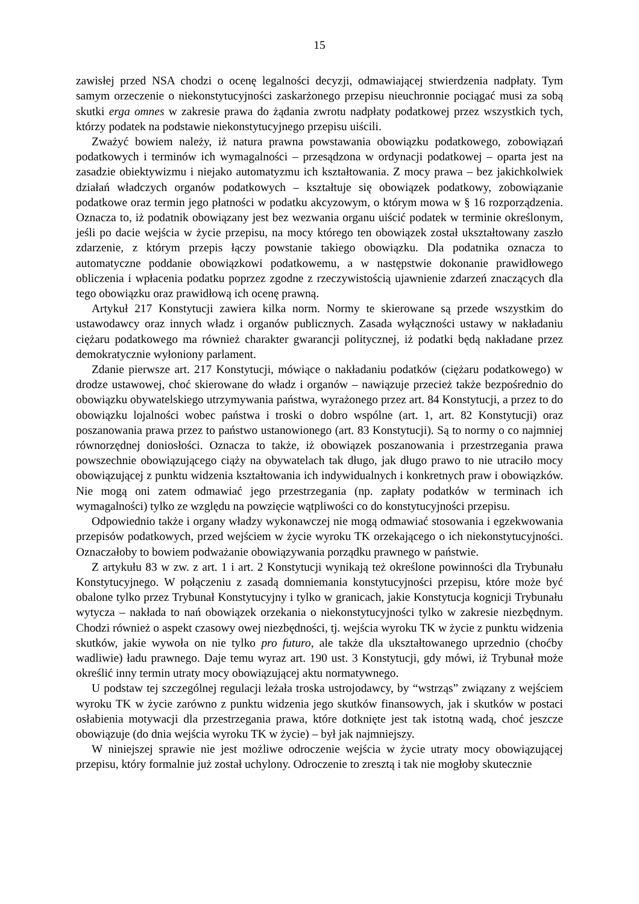15
zawisłej przed NSA chodzi o ocenę legalności decyzji, odmawiającej stwierdzenia nadpłaty. Tym samym orzeczenie o niekonstytucyjności zaskarżonego przepisu nieuchronnie pociągać musi za sobą skutki erga omnes w zakresie prawa do żądania zwrotu nadpłaty podatkowej przez wszystkich tych, którzy podatek na podstawie niekonstytucyjnego przepisu uiścili.
Zważyć bowiem należy, iż natura prawna powstawania obowiązku podatkowego, zobowiązań podatkowych i terminów ich wymagalności – przesądzona w ordynacji podatkowej – oparta jest na zasadzie obiektywizmu i niejako automatyzmu ich kształtowania. Z mocy prawa – bez jakichkolwiek działań władczych organów podatkowych – kształtuje się obowiązek podatkowy, zobowiązanie podatkowe oraz termin jego płatności w podatku akcyzowym, o którym mowa w § 16 rozporządzenia. Oznacza to, iż podatnik obowiązany jest bez wezwania organu uiścić podatek w terminie określonym, jeśli po dacie wejścia w życie przepisu, na mocy którego ten obowiązek został ukształtowany zaszło zdarzenie, z którym przepis łączy powstanie takiego obowiązku. Dla podatnika oznacza to automatyczne poddanie obowiązkowi podatkowemu, a w następstwie dokonanie prawidłowego obliczenia i wpłacenia podatku poprzez zgodne z rzeczywistością ujawnienie zdarzeń znaczących dla tego obowiązku oraz prawidłową ich ocenę prawną.
Artykuł 217 Konstytucji zawiera kilka norm. Normy te skierowane są przede wszystkim do ustawodawcy oraz innych władz i organów publicznych. Zasada wyłączności ustawy w nakładaniu ciężaru podatkowego ma również charakter gwarancji politycznej, iż podatki będą nakładane przez demokratycznie wyłoniony parlament.
Zdanie pierwsze art. 217 Konstytucji, mówiące o nakładaniu podatków (ciężaru podatkowego) w drodze ustawowej, choć skierowane do władz i organów – nawiązuje przecież także bezpośrednio do obowiązku obywatelskiego utrzymywania państwa, wyrażonego przez art. 84 Konstytucji, a przez to do obowiązku lojalności wobec państwa i troski o dobro wspólne (art. 1, art. 82 Konstytucji) oraz poszanowania prawa przez to państwo ustanowionego (art. 83 Konstytucji). Są to normy o co najmniej równorzędnej doniosłości. Oznacza to także, iż obowiązek poszanowania i przestrzegania prawa powszechnie obowiązującego ciąży na obywatelach tak długo, jak długo prawo to nie utraciło mocy obowiązującej z punktu widzenia kształtowania ich indywidualnych i konkretnych praw i obowiązków. Nie mogą oni zatem odmawiać jego przestrzegania (np. zapłaty podatków w terminach ich wymagalności) tylko ze względu na powzięcie wątpliwości co do konstytucyjności przepisu.
Odpowiednio także i organy władzy wykonawczej nie mogą odmawiać stosowania i egzekwowania przepisów podatkowych, przed wejściem w życie wyroku TK orzekającego o ich niekonstytucyjności. Oznaczałoby to bowiem podważanie obowiązywania porządku prawnego w państwie.
Z artykułu 83 w zw. z art. 1 i art. 2 Konstytucji wynikają też określone powinności dla Trybunału Konstytucyjnego. W połączeniu z zasadą domniemania konstytucyjności przepisu, które może być obalone tylko przez Trybunał Konstytucyjny i tylko w granicach, jakie Konstytucja kognicji Trybunału wytycza – nakłada to nań obowiązek orzekania o niekonstytucyjności tylko w zakresie niezbędnym. Chodzi również o aspekt czasowy owej niezbędności, tj. wejścia wyroku TK w życie z punktu widzenia skutków, jakie wywoła on nie tylko pro futuro, ale także dla ukształtowanego uprzednio (choćby wadliwie) ładu prawnego. Daje temu wyraz art. 190 ust. 3 Konstytucji, gdy mówi, iż Trybunał może określić inny termin utraty mocy obowiązującej aktu normatywnego.
U podstaw tej szczególnej regulacji leżała troska ustrojodawcy, by “wstrząs” związany z wejściem wyroku TK w życie zarówno z punktu widzenia jego skutków finansowych, jak i skutków w postaci osłabienia motywacji dla przestrzegania prawa, które dotknięte jest tak istotną wadą, choć jeszcze obowiązuje (do dnia wejścia wyroku TK w życie) – był jak najmniejszy.
W niniejszej sprawie nie jest możliwe odroczenie wejścia w życie utraty mocy obowiązującej przepisu, który formalnie już został uchylony. Odroczenie to zresztą i tak nie mogłoby skutecznie